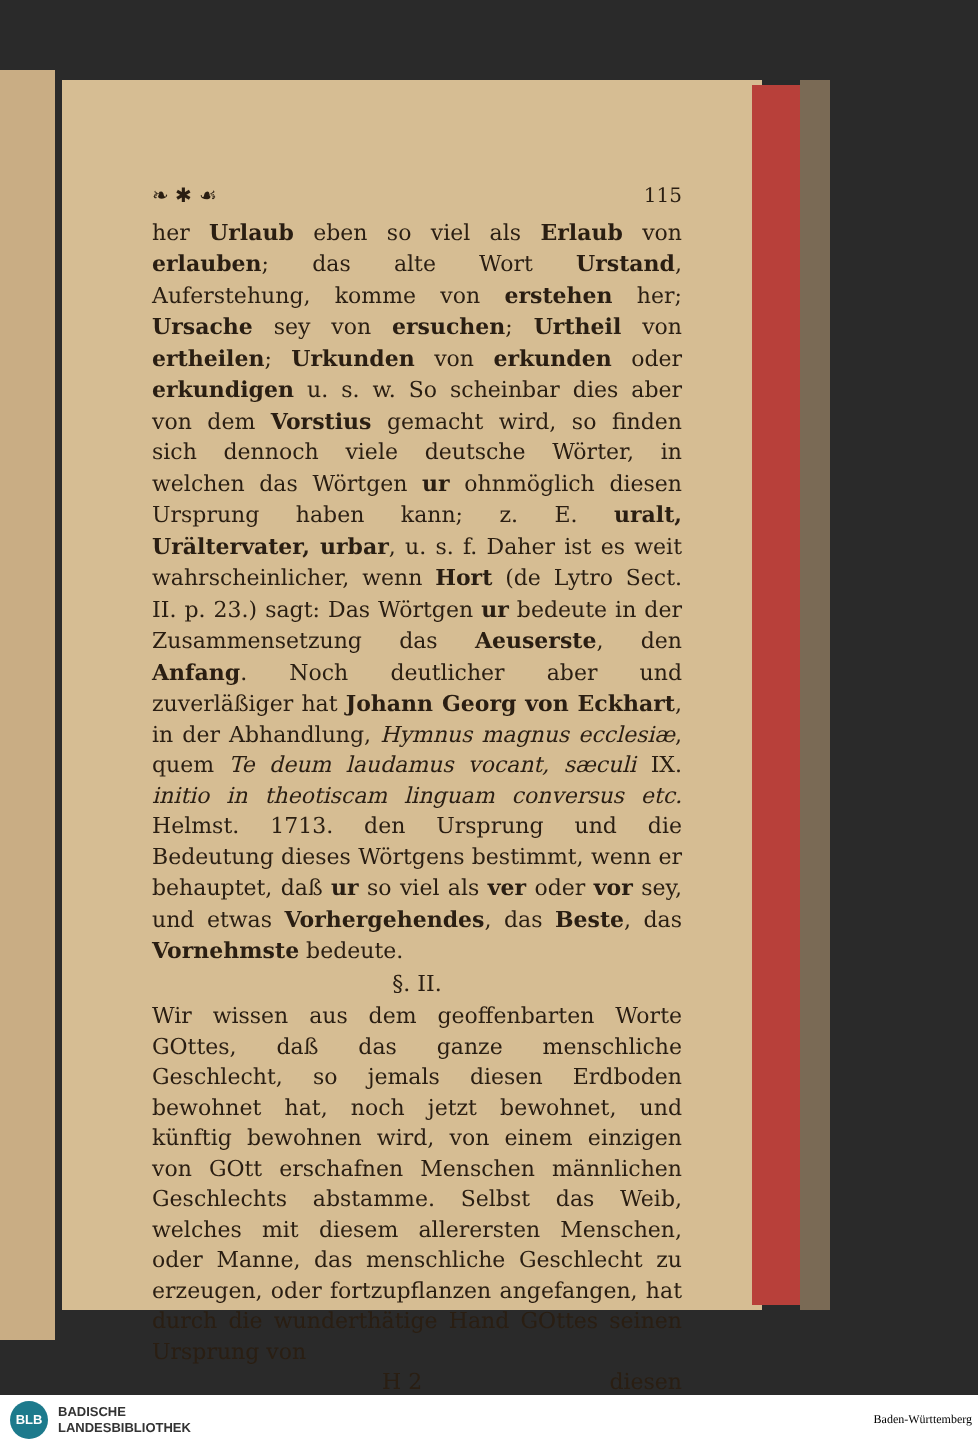❧ ✱ ☙ 115
her Urlaub eben so viel als Erlaub von erlauben; das alte Wort Urstand, Auferstehung, komme von erstehen her; Ursache sey von ersuchen; Urtheil von ertheilen; Urkunden von erkunden oder erkundigen u. s. w. So scheinbar dies aber von dem Vorstius gemacht wird, so finden sich dennoch viele deutsche Wörter, in welchen das Wörtgen ur ohnmöglich diesen Ursprung haben kann; z. E. uralt, Urältervater, urbar, u. s. f. Daher ist es weit wahrscheinlicher, wenn Hort (de Lytro Sect. II. p. 23.) sagt: Das Wörtgen ur bedeute in der Zusammensetzung das Aeuserste, den Anfang. Noch deutlicher aber und zuverläßiger hat Johann Georg von Eckhart, in der Abhandlung, Hymnus magnus ecclesiæ, quem Te deum laudamus vocant, sæculi IX. initio in theotiscam linguam conversus etc. Helmst. 1713. den Ursprung und die Bedeutung dieses Wörtgens bestimmt, wenn er behauptet, daß ur so viel als ver oder vor sey, und etwas Vorhergehendes, das Beste, das Vornehmste bedeute.
§. II.
Wir wissen aus dem geoffenbarten Worte GOttes, daß das ganze menschliche Geschlecht, so jemals diesen Erdboden bewohnet hat, noch jetzt bewohnet, und künftig bewohnen wird, von einem einzigen von GOtt erschafnen Menschen männlichen Geschlechts abstamme. Selbst das Weib, welches mit diesem allerersten Menschen, oder Manne, das menschliche Geschlecht zu erzeugen, oder fortzupflanzen angefangen, hat durch die wunderthätige Hand GOttes seinen Ursprung von
H 2 diesen
BLB
BADISCHE
LANDESBIBLIOTHEK
Baden-Württemberg